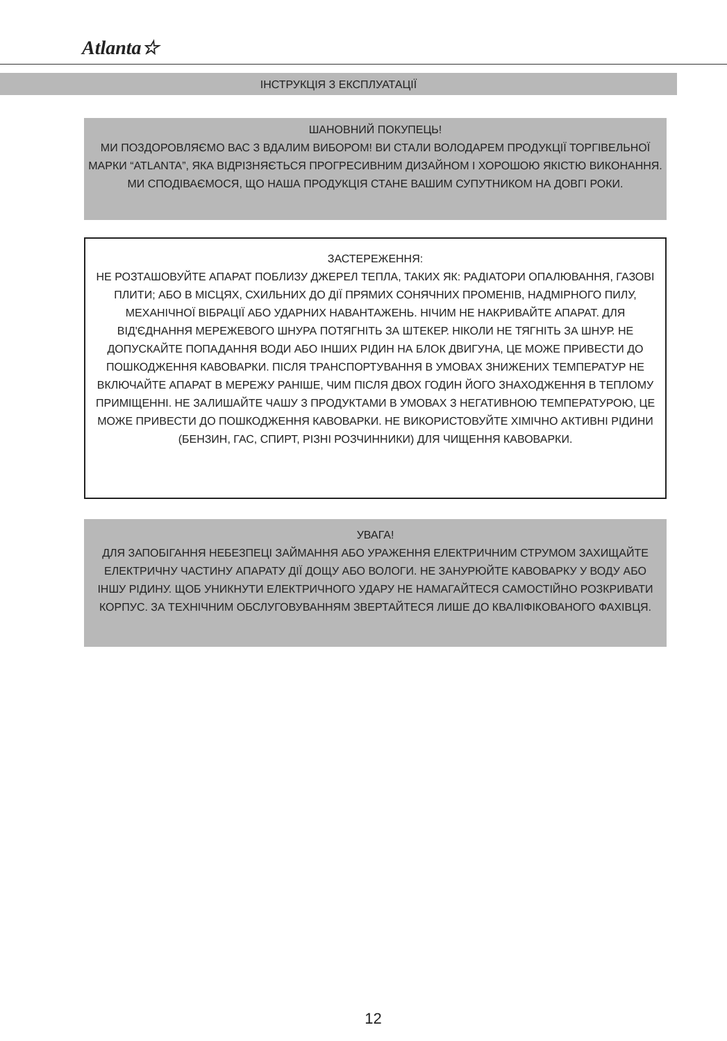Atlanta☆
ІНСТРУКЦІЯ З ЕКСПЛУАТАЦІЇ
ШАНОВНИЙ ПОКУПЕЦЬ!
МИ ПОЗДОРОВЛЯЄМО ВАС З ВДАЛИМ ВИБОРОМ! ВИ СТАЛИ ВОЛОДАРЕМ ПРОДУКЦІЇ ТОРГІВЕЛЬНОЇ МАРКИ “ATLANTA”, ЯКА ВІДРІЗНЯЄТЬСЯ ПРОГРЕСИВНИМ ДИЗАЙНОМ І ХОРОШОЮ ЯКІСТЮ ВИКОНАННЯ. МИ СПОДІВАЄМОСЯ, ЩО НАША ПРОДУКЦІЯ СТАНЕ ВАШИМ СУПУТНИКОМ НА ДОВГІ РОКИ.
ЗАСТЕРЕЖЕННЯ:
НЕ РОЗТАШОВУЙТЕ АПАРАТ ПОБЛИЗУ ДЖЕРЕЛ ТЕПЛА, ТАКИХ ЯК: РАДІАТОРИ ОПАЛЮВАННЯ, ГАЗОВІ ПЛИТИ; АБО В МІСЦЯХ, СХИЛЬНИХ ДО ДІЇ ПРЯМИХ СОНЯЧНИХ ПРОМЕНІВ, НАДМІРНОГО ПИЛУ, МЕХАНІЧНОЇ ВІБРАЦІЇ АБО УДАРНИХ НАВАНТАЖЕНЬ. НІЧИМ НЕ НАКРИВАЙТЕ АПАРАТ. ДЛЯ ВІД'ЄДНАННЯ МЕРЕЖЕВОГО ШНУРА ПОТЯГНІТЬ ЗА ШТЕКЕР. НІКОЛИ НЕ ТЯГНІТЬ ЗА ШНУР. НЕ ДОПУСКАЙТЕ ПОПАДАННЯ ВОДИ АБО ІНШИХ РІДИН НА БЛОК ДВИГУНА, ЦЕ МОЖЕ ПРИВЕСТИ ДО ПОШКОДЖЕННЯ КАВОВАРКИ. ПІСЛЯ ТРАНСПОРТУВАННЯ В УМОВАХ ЗНИЖЕНИХ ТЕМПЕРАТУР НЕ ВКЛЮЧАЙТЕ АПАРАТ В МЕРЕЖУ РАНІШЕ, ЧИМ ПІСЛЯ ДВОХ ГОДИН ЙОГО ЗНАХОДЖЕННЯ В ТЕПЛОМУ ПРИМІЩЕННІ. НЕ ЗАЛИШАЙТЕ ЧАШУ З ПРОДУКТАМИ В УМОВАХ З НЕГАТИВНОЮ ТЕМПЕРАТУРОЮ, ЦЕ МОЖЕ ПРИВЕСТИ ДО ПОШКОДЖЕННЯ КАВОВАРКИ. НЕ ВИКОРИСТОВУЙТЕ ХІМІЧНО АКТИВНІ РІДИНИ (БЕНЗИН, ГАС, СПИРТ, РІЗНІ РОЗЧИННИКИ) ДЛЯ ЧИЩЕННЯ КАВОВАРКИ.
УВАГА!
ДЛЯ ЗАПОБІГАННЯ НЕБЕЗПЕЦІ ЗАЙМАННЯ АБО УРАЖЕННЯ ЕЛЕКТРИЧНИМ СТРУМОМ ЗАХИЩАЙТЕ ЕЛЕКТРИЧНУ ЧАСТИНУ АПАРАТУ ДІЇ ДОЩУ АБО ВОЛОГИ. НЕ ЗАНУРЮЙТЕ КАВОВАРКУ У ВОДУ АБО ІНШУ РІДИНУ. ЩОБ УНИКНУТИ ЕЛЕКТРИЧНОГО УДАРУ НЕ НАМАГАЙТЕСЯ САМОСТІЙНО РОЗКРИВАТИ КОРПУС. ЗА ТЕХНІЧНИМ ОБСЛУГОВУВАННЯМ ЗВЕРТАЙТЕСЯ ЛИШЕ ДО КВАЛІФІКОВАНОГО ФАХІВЦЯ.
12